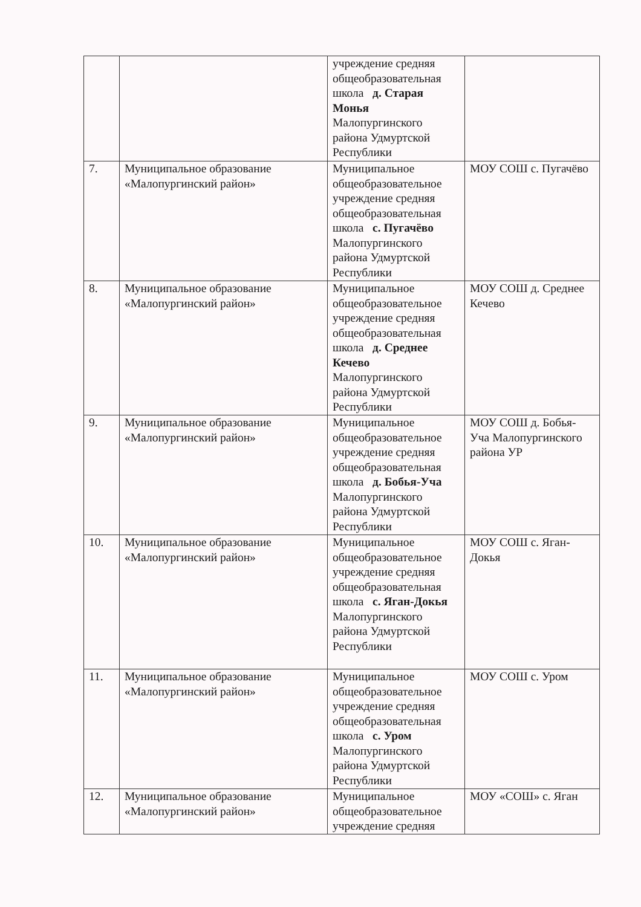| | | учреждение средняя общеобразовательная школа д. Старая Монья Малопургинского района Удмуртской Республики | |
| 7. | Муниципальное образование «Малопургинский район» | Муниципальное общеобразовательное учреждение средняя общеобразовательная школа с. Пугачёво Малопургинского района Удмуртской Республики | МОУ СОШ с. Пугачёво |
| 8. | Муниципальное образование «Малопургинский район» | Муниципальное общеобразовательное учреждение средняя общеобразовательная школа д. Среднее Кечево Малопургинского района Удмуртской Республики | МОУ СОШ д. Среднее Кечево |
| 9. | Муниципальное образование «Малопургинский район» | Муниципальное общеобразовательное учреждение средняя общеобразовательная школа д. Бобья-Уча Малопургинского района Удмуртской Республики | МОУ СОШ д. Бобья-Уча Малопургинского района УР |
| 10. | Муниципальное образование «Малопургинский район» | Муниципальное общеобразовательное учреждение средняя общеобразовательная школа с. Яган-Докья Малопургинского района Удмуртской Республики | МОУ СОШ с. Яган-Докья |
| 11. | Муниципальное образование «Малопургинский район» | Муниципальное общеобразовательное учреждение средняя общеобразовательная школа с. Уром Малопургинского района Удмуртской Республики | МОУ СОШ с. Уром |
| 12. | Муниципальное образование «Малопургинский район» | Муниципальное общеобразовательное учреждение средняя | МОУ «СОШ» с. Яган |